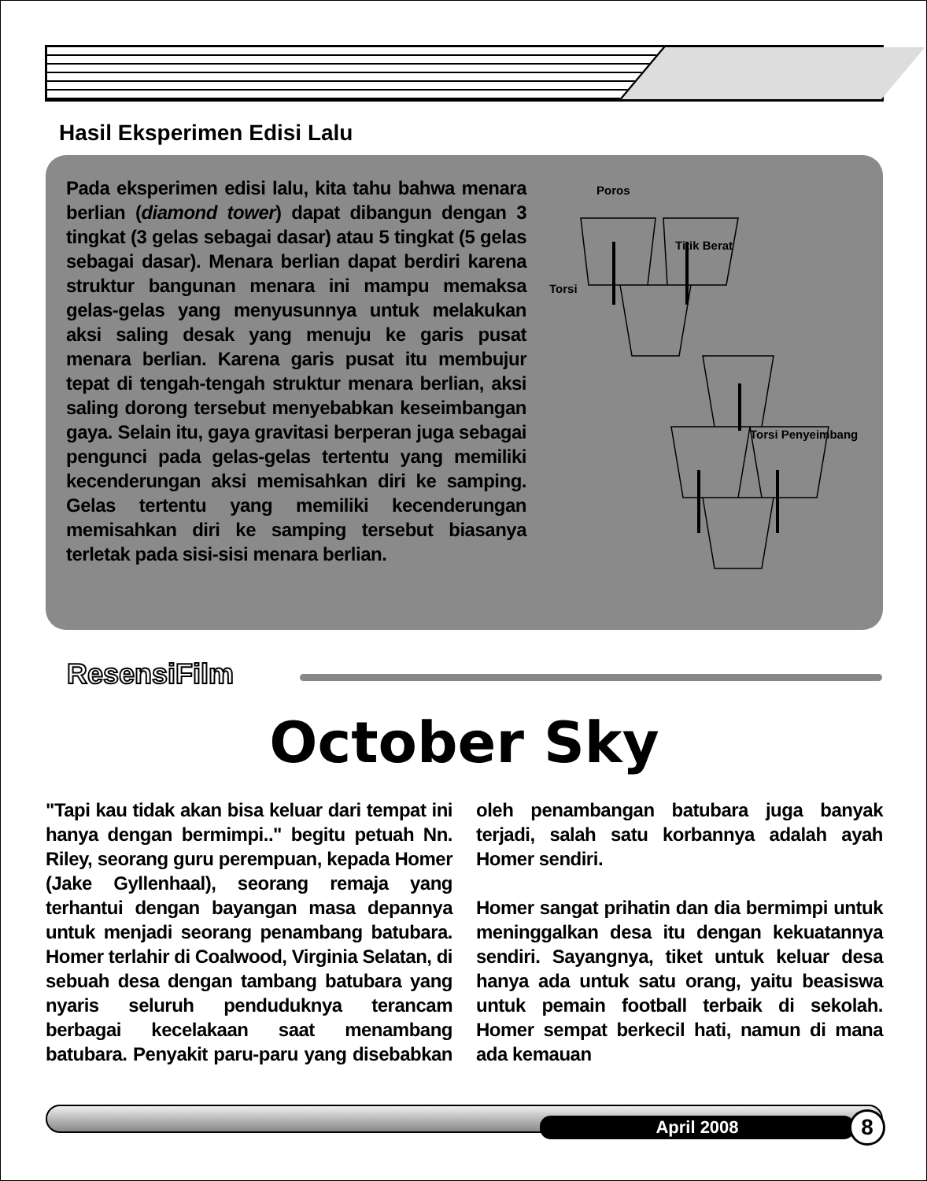Hasil Eksperimen Edisi Lalu
Pada eksperimen edisi lalu, kita tahu bahwa menara berlian (diamond tower) dapat dibangun dengan 3 tingkat (3 gelas sebagai dasar) atau 5 tingkat (5 gelas sebagai dasar). Menara berlian dapat berdiri karena struktur bangunan menara ini mampu memaksa gelas-gelas yang menyusunnya untuk melakukan aksi saling desak yang menuju ke garis pusat menara berlian. Karena garis pusat itu membujur tepat di tengah-tengah struktur menara berlian, aksi saling dorong tersebut menyebabkan keseimbangan gaya. Selain itu, gaya gravitasi berperan juga sebagai pengunci pada gelas-gelas tertentu yang memiliki kecenderungan aksi memisahkan diri ke samping. Gelas tertentu yang memiliki kecenderungan memisahkan diri ke samping tersebut biasanya terletak pada sisi-sisi menara berlian.
Poros
Titik Berat
Torsi
Torsi Penyeimbang
ResensiFilm
October Sky
"Tapi kau tidak akan bisa keluar dari tempat ini hanya dengan bermimpi.." begitu petuah Nn. Riley, seorang guru perempuan, kepada Homer (Jake Gyllenhaal), seorang remaja yang terhantui dengan bayangan masa depannya untuk menjadi seorang penambang batubara. Homer terlahir di Coalwood, Virginia Selatan, di sebuah desa dengan tambang batubara yang nyaris seluruh penduduknya terancam berbagai kecelakaan saat menambang batubara. Penyakit paru-paru yang disebabkan oleh penambangan batubara juga banyak terjadi, salah satu korbannya adalah ayah Homer sendiri.
Homer sangat prihatin dan dia bermimpi untuk meninggalkan desa itu dengan kekuatannya sendiri. Sayangnya, tiket untuk keluar desa hanya ada untuk satu orang, yaitu beasiswa untuk pemain football terbaik di sekolah. Homer sempat berkecil hati, namun di mana ada kemauan
April 2008 8